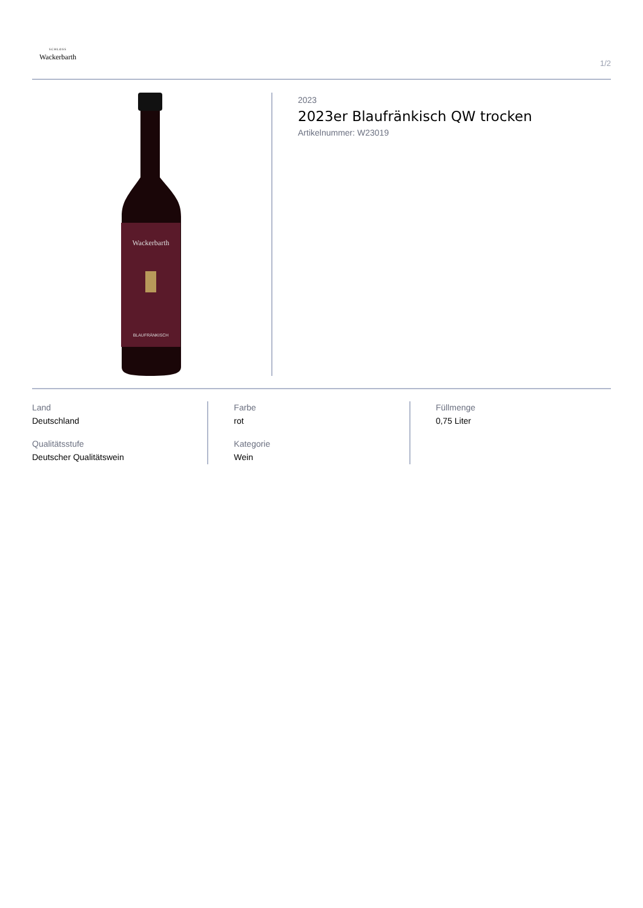SCHLOSS
Wackerbarth
1/2
Wackerbarth
BLAUFRÄNKISCH
2023
2023er Blaufränkisch QW trocken
Artikelnummer: W23019
Land
Deutschland
Qualitätsstufe
Deutscher Qualitätswein
Farbe
rot
Kategorie
Wein
Füllmenge
0,75 Liter